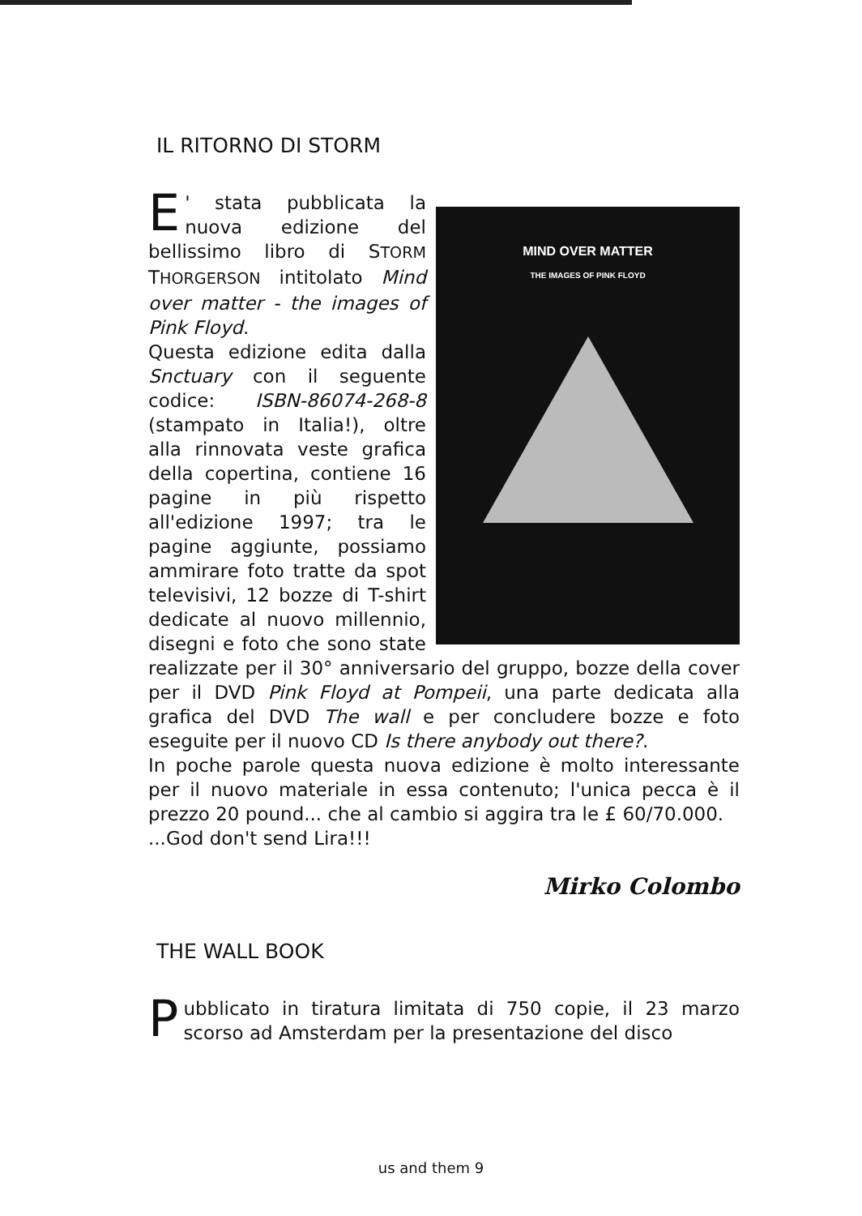IL RITORNO DI STORM
MIND OVER MATTER
THE IMAGES OF PINK FLOYD
E ' stata pubblicata la nuova edizione del bellissimo libro di STORM THORGERSON intitolato Mind over matter - the images of Pink Floyd.
Questa edizione edita dalla Snctuary con il seguente codice: ISBN-86074-268-8 (stampato in Italia!), oltre alla rinnovata veste grafica della copertina, contiene 16 pagine in più rispetto all'edizione 1997; tra le pagine aggiunte, possiamo ammirare foto tratte da spot televisivi, 12 bozze di T-shirt dedicate al nuovo millennio, disegni e foto che sono state realizzate per il 30° anniversario del gruppo, bozze della cover per il DVD Pink Floyd at Pompeii, una parte dedicata alla grafica del DVD The wall e per concludere bozze e foto eseguite per il nuovo CD Is there anybody out there?.
In poche parole questa nuova edizione è molto interessante per il nuovo materiale in essa contenuto; l'unica pecca è il prezzo 20 pound... che al cambio si aggira tra le £ 60/70.000.
...God don't send Lira!!!
Mirko Colombo
THE WALL BOOK
Pubblicato in tiratura limitata di 750 copie, il 23 marzo scorso ad Amsterdam per la presentazione del disco
us and them 9